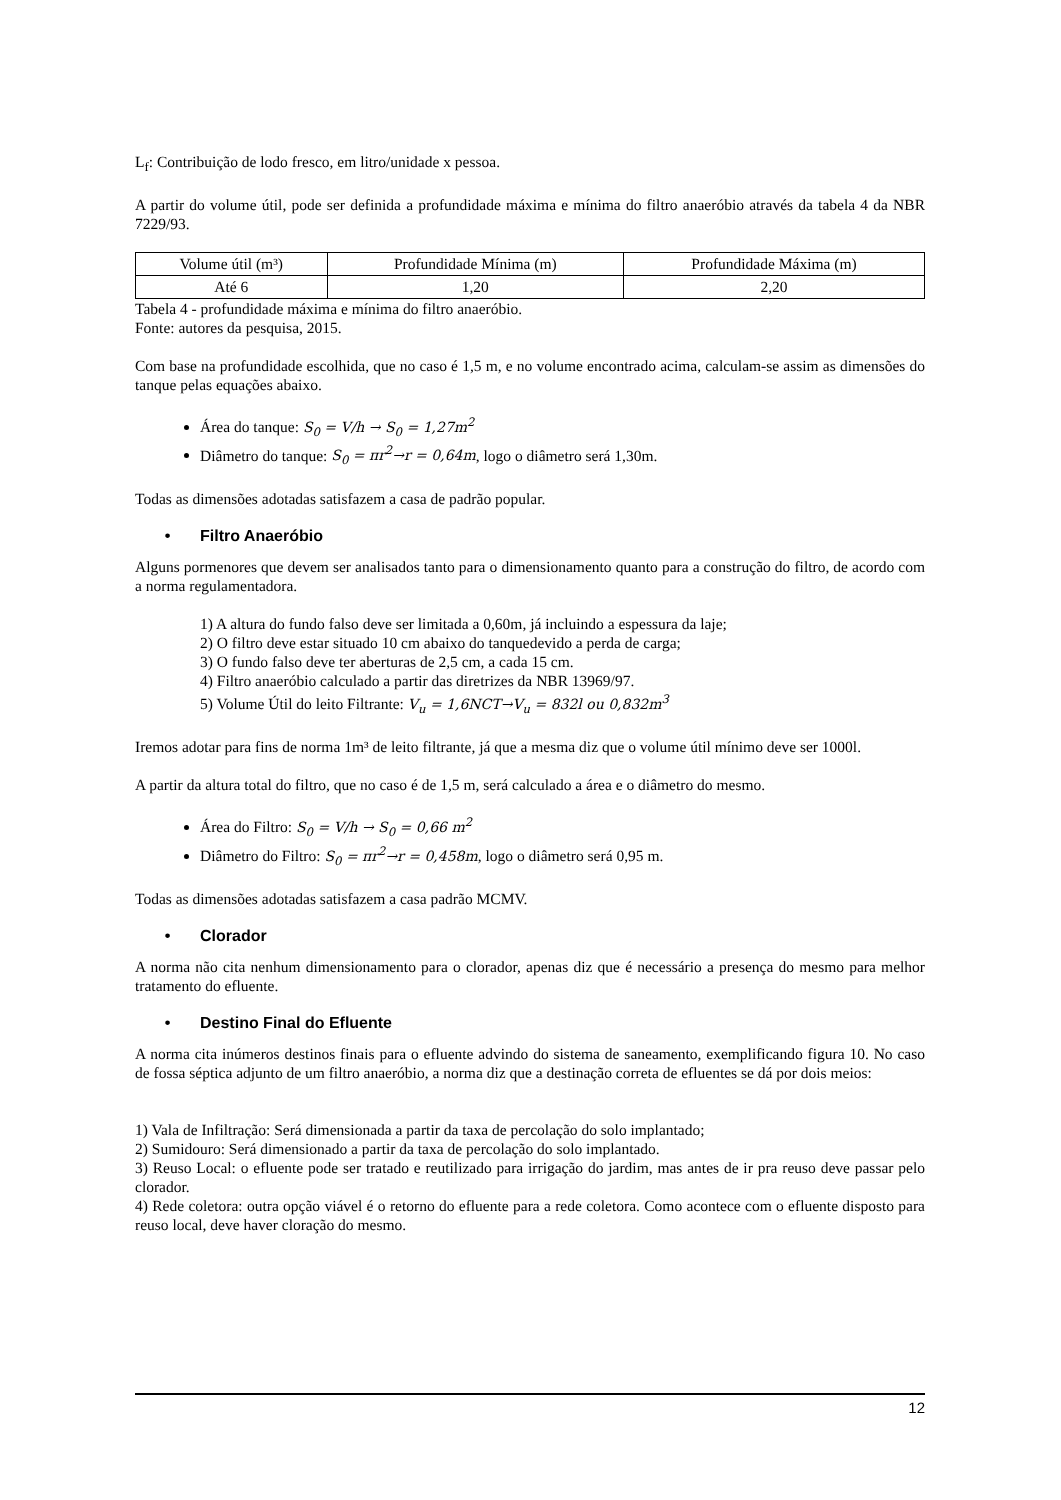L<sub>f</sub>: Contribuição de lodo fresco, em litro/unidade x pessoa.
A partir do volume útil, pode ser definida a profundidade máxima e mínima do filtro anaeróbio através da tabela 4 da NBR 7229/93.
| Volume útil (m³) | Profundidade Mínima (m) | Profundidade Máxima (m) |
| Até 6 | 1,20 | 2,20 |
Tabela 4 - profundidade máxima e mínima do filtro anaeróbio.
Fonte: autores da pesquisa, 2015.
Com base na profundidade escolhida, que no caso é 1,5 m, e no volume encontrado acima, calculam-se assim as dimensões do tanque pelas equações abaixo.
Área do tanque: S<sub>0</sub> = V/h → S<sub>0</sub> = 1,27m<sup>2</sup>
Diâmetro do tanque: S<sub>0</sub> = πr<sup>2</sup>→r = 0,64m, logo o diâmetro será 1,30m.
Todas as dimensões adotadas satisfazem a casa de padrão popular.
• Filtro Anaeróbio
Alguns pormenores que devem ser analisados tanto para o dimensionamento quanto para a construção do filtro, de acordo com a norma regulamentadora.
1) A altura do fundo falso deve ser limitada a 0,60m, já incluindo a espessura da laje;
2) O filtro deve estar situado 10 cm abaixo do tanquedevido a perda de carga;
3) O fundo falso deve ter aberturas de 2,5 cm, a cada 15 cm.
4) Filtro anaeróbio calculado a partir das diretrizes da NBR 13969/97.
5) Volume Útil do leito Filtrante: V<sub>u</sub> = 1,6NCT→V<sub>u</sub> = 832l ou 0,832m<sup>3</sup>
Iremos adotar para fins de norma 1m³ de leito filtrante, já que a mesma diz que o volume útil mínimo deve ser 1000l.
A partir da altura total do filtro, que no caso é de 1,5 m, será calculado a área e o diâmetro do mesmo.
Área do Filtro: S<sub>0</sub> = V/h → S<sub>0</sub> = 0,66 m<sup>2</sup>
Diâmetro do Filtro: S<sub>0</sub> = πr<sup>2</sup>→r = 0,458m, logo o diâmetro será 0,95 m.
Todas as dimensões adotadas satisfazem a casa padrão MCMV.
• Clorador
A norma não cita nenhum dimensionamento para o clorador, apenas diz que é necessário a presença do mesmo para melhor tratamento do efluente.
• Destino Final do Efluente
A norma cita inúmeros destinos finais para o efluente advindo do sistema de saneamento, exemplificando figura 10. No caso de fossa séptica adjunto de um filtro anaeróbio, a norma diz que a destinação correta de efluentes se dá por dois meios:
1) Vala de Infiltração: Será dimensionada a partir da taxa de percolação do solo implantado;
2) Sumidouro: Será dimensionado a partir da taxa de percolação do solo implantado.
3) Reuso Local: o efluente pode ser tratado e reutilizado para irrigação do jardim, mas antes de ir pra reuso deve passar pelo clorador.
4) Rede coletora: outra opção viável é o retorno do efluente para a rede coletora. Como acontece com o efluente disposto para reuso local, deve haver cloração do mesmo.
12